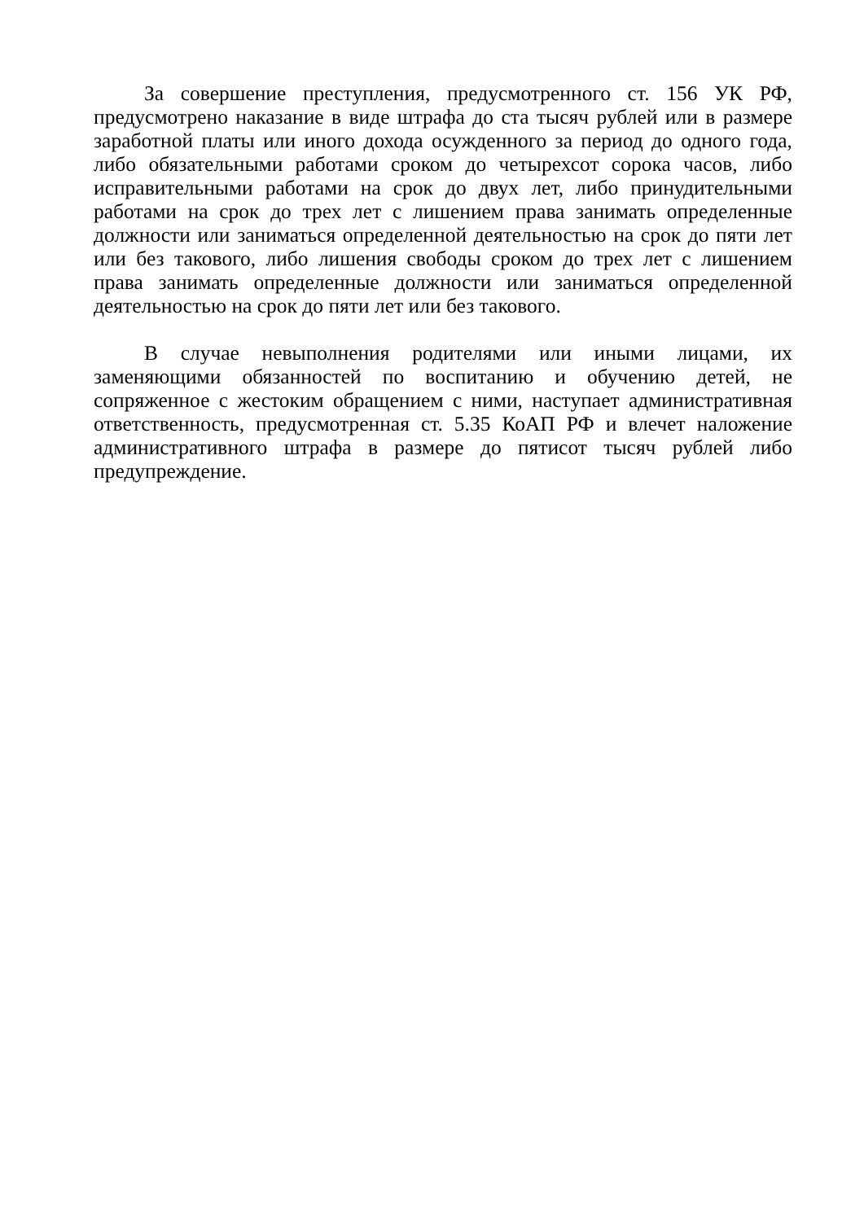За совершение преступления, предусмотренного ст. 156 УК РФ, предусмотрено наказание в виде штрафа до ста тысяч рублей или в размере заработной платы или иного дохода осужденного за период до одного года, либо обязательными работами сроком до четырехсот сорока часов, либо исправительными работами на срок до двух лет, либо принудительными работами на срок до трех лет с лишением права занимать определенные должности или заниматься определенной деятельностью на срок до пяти лет или без такового, либо лишения свободы сроком до трех лет с лишением права занимать определенные должности или заниматься определенной деятельностью на срок до пяти лет или без такового.
В случае невыполнения родителями или иными лицами, их заменяющими обязанностей по воспитанию и обучению детей, не сопряженное с жестоким обращением с ними, наступает административная ответственность, предусмотренная ст. 5.35 КоАП РФ и влечет наложение административного штрафа в размере до пятисот тысяч рублей либо предупреждение.